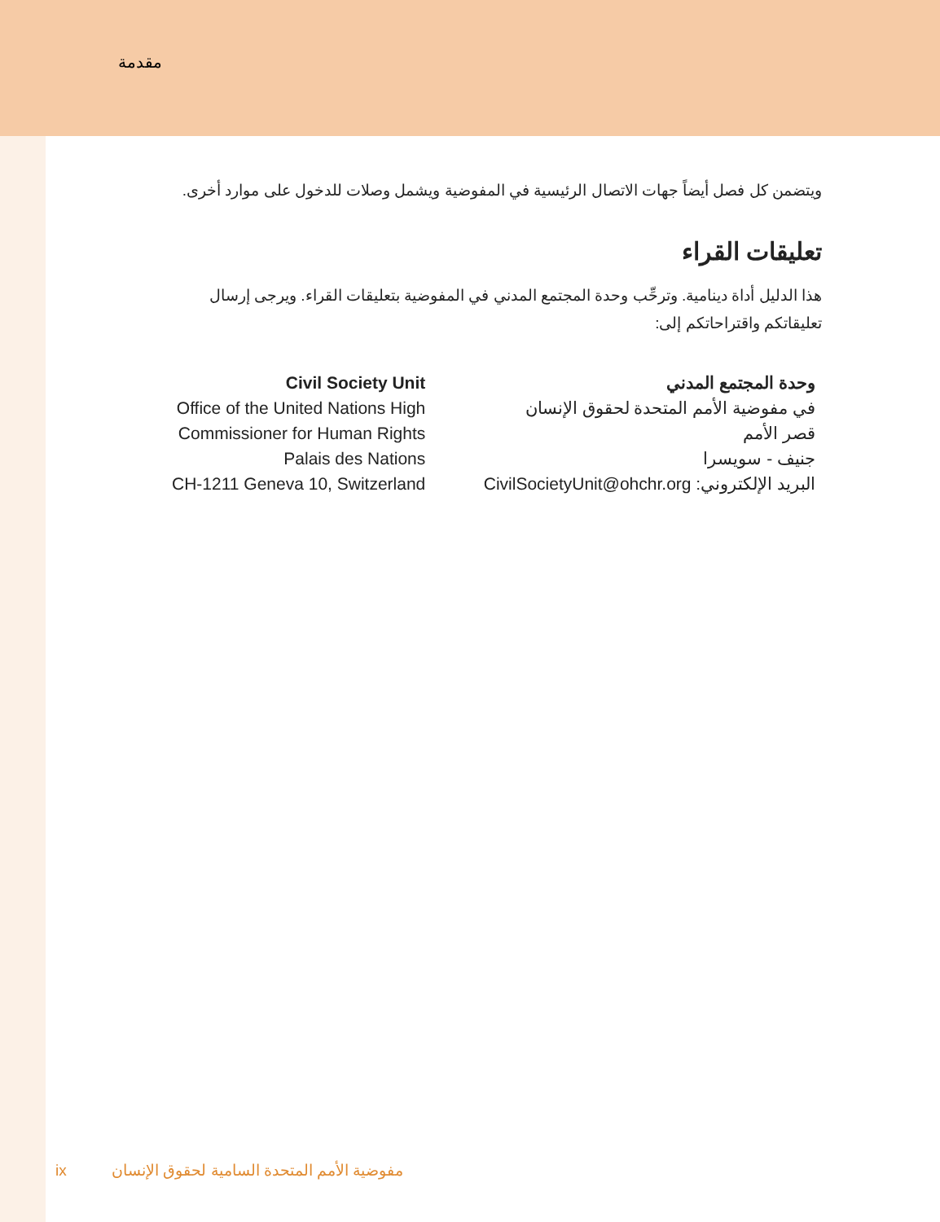مقدمة
ويتضمن كل فصل أيضاً جهات الاتصال الرئيسية في المفوضية ويشمل وصلات للدخول على موارد أخرى.
تعليقات القراء
هذا الدليل أداة دينامية. وترحِّب وحدة المجتمع المدني في المفوضية بتعليقات القراء. ويرجى إرسال تعليقاتكم واقتراحاتكم إلى:
Civil Society Unit
Office of the United Nations High
Commissioner for Human Rights
Palais des Nations
CH-1211 Geneva 10, Switzerland
وحدة المجتمع المدني
في مفوضية الأمم المتحدة لحقوق الإنسان
قصر الأمم
جنيف - سويسرا
البريد الإلكتروني: CivilSocietyUnit@ohchr.org
ix مفوضية الأمم المتحدة السامية لحقوق الإنسان